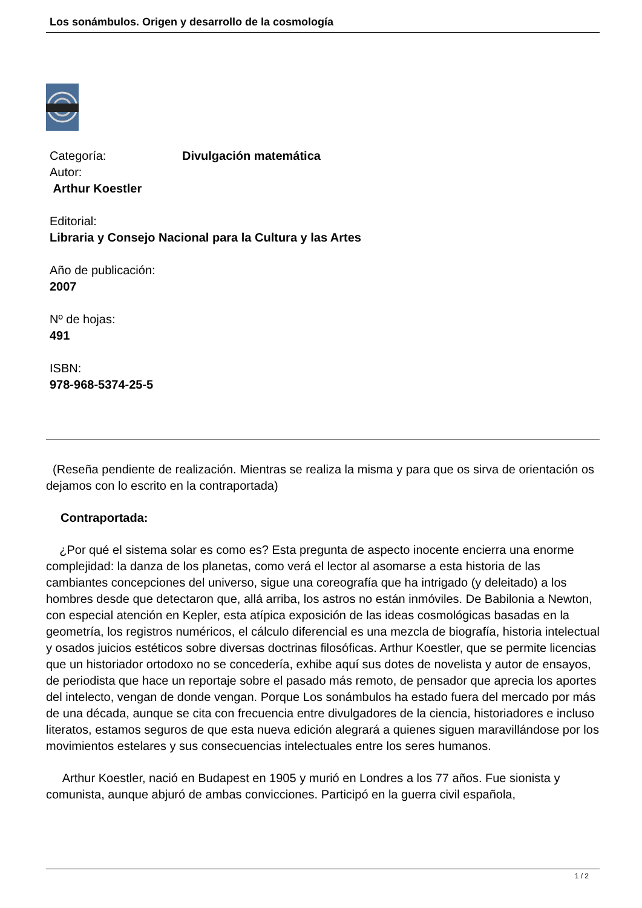Los sonámbulos. Origen y desarrollo de la cosmología
Categoría: Divulgación matemática
Autor:
Arthur Koestler
Editorial:
Libraria y Consejo Nacional para la Cultura y las Artes
Año de publicación:
2007
Nº de hojas:
491
ISBN:
978-968-5374-25-5
(Reseña pendiente de realización. Mientras se realiza la misma y para que os sirva de orientación os dejamos con lo escrito en la contraportada)
Contraportada:
¿Por qué el sistema solar es como es? Esta pregunta de aspecto inocente encierra una enorme complejidad: la danza de los planetas, como verá el lector al asomarse a esta historia de las cambiantes concepciones del universo, sigue una coreografía que ha intrigado (y deleitado) a los hombres desde que detectaron que, allá arriba, los astros no están inmóviles. De Babilonia a Newton, con especial atención en Kepler, esta atípica exposición de las ideas cosmológicas basadas en la geometría, los registros numéricos, el cálculo diferencial es una mezcla de biografía, historia intelectual y osados juicios estéticos sobre diversas doctrinas filosóficas. Arthur Koestler, que se permite licencias que un historiador ortodoxo no se concedería, exhibe aquí sus dotes de novelista y autor de ensayos, de periodista que hace un reportaje sobre el pasado más remoto, de pensador que aprecia los aportes del intelecto, vengan de donde vengan. Porque Los sonámbulos ha estado fuera del mercado por más de una década, aunque se cita con frecuencia entre divulgadores de la ciencia, historiadores e incluso literatos, estamos seguros de que esta nueva edición alegrará a quienes siguen maravillándose por los movimientos estelares y sus consecuencias intelectuales entre los seres humanos.
Arthur Koestler, nació en Budapest en 1905 y murió en Londres a los 77 años. Fue sionista y comunista, aunque abjuró de ambas convicciones. Participó en la guerra civil española,
1 / 2